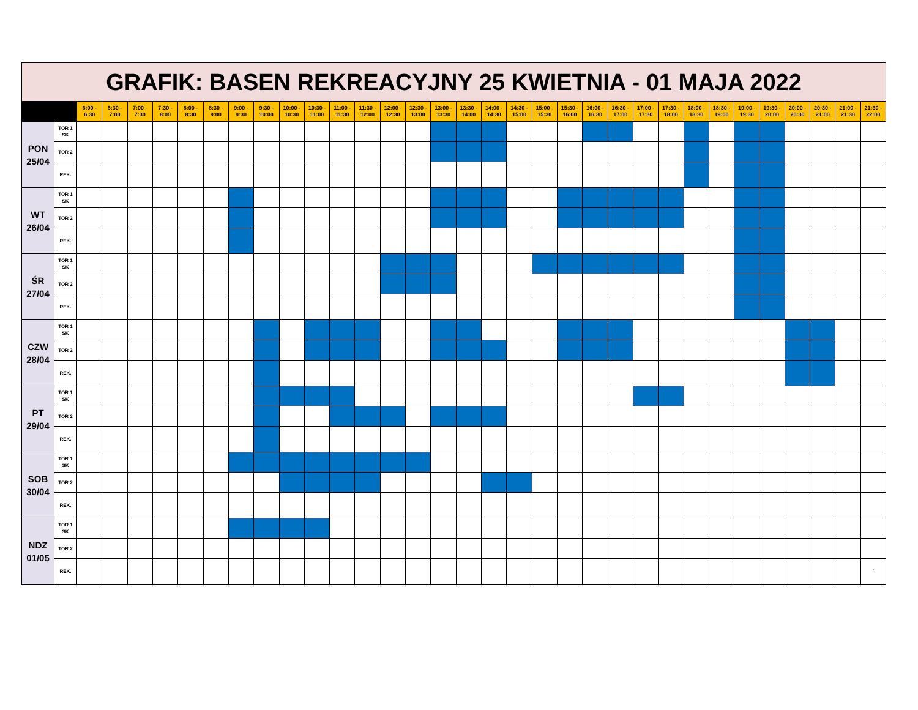GRAFIK: BASEN REKREACYJNY 25 KWIETNIA - 01 MAJA 2022
| | | 6:00 - 6:30 | 6:30 - 7:00 | 7:00 - 7:30 | 7:30 - 8:00 | 8:00 - 8:30 | 8:30 - 9:00 | 9:00 - 9:30 | 9:30 - 10:00 | 10:00 - 10:30 | 10:30 - 11:00 | 11:00 - 11:30 | 11:30 - 12:00 | 12:00 - 12:30 | 12:30 - 13:00 | 13:00 - 13:30 | 13:30 - 14:00 | 14:00 - 14:30 | 14:30 - 15:00 | 15:00 - 15:30 | 15:30 - 16:00 | 16:00 - 16:30 | 16:30 - 17:00 | 17:00 - 17:30 | 17:30 - 18:00 | 18:00 - 18:30 | 18:30 - 19:00 | 19:00 - 19:30 | 19:30 - 20:00 | 20:00 - 20:30 | 20:30 - 21:00 | 21:00 - 21:30 | 21:30 - 22:00 |
| --- | --- | --- | --- | --- | --- | --- | --- | --- | --- | --- | --- | --- | --- | --- | --- | --- | --- | --- | --- | --- | --- | --- | --- | --- | --- | --- | --- | --- | --- | --- | --- | --- | --- |
| PON 25/04 | TOR 1 SK | | | | | | | | | | | | | | | | | | | | | | | | | | | | | | | | |
| | TOR 2 | | | | | | | | | | | | | | | | | | | | | | | | | | | | | | | | |
| | REK. | | | | | | | | | | | | | | | | | | | | | | | | | | | | | | | | |
| WT 26/04 | TOR 1 SK | | | | | | | | | | | | | | | | | | | | | | | | | | | | | | | | |
| | TOR 2 | | | | | | | | | | | | | | | | | | | | | | | | | | | | | | | | |
| | REK. | | | | | | | | | | | | | | | | | | | | | | | | | | | | | | | | |
| ŚR 27/04 | TOR 1 SK | | | | | | | | | | | | | | | | | | | | | | | | | | | | | | | | |
| | TOR 2 | | | | | | | | | | | | | | | | | | | | | | | | | | | | | | | | |
| | REK. | | | | | | | | | | | | | | | | | | | | | | | | | | | | | | | | |
| CZW 28/04 | TOR 1 SK | | | | | | | | | | | | | | | | | | | | | | | | | | | | | | | | |
| | TOR 2 | | | | | | | | | | | | | | | | | | | | | | | | | | | | | | | | |
| | REK. | | | | | | | | | | | | | | | | | | | | | | | | | | | | | | | | |
| PT 29/04 | TOR 1 SK | | | | | | | | | | | | | | | | | | | | | | | | | | | | | | | | |
| | TOR 2 | | | | | | | | | | | | | | | | | | | | | | | | | | | | | | | | |
| | REK. | | | | | | | | | | | | | | | | | | | | | | | | | | | | | | | | |
| SOB 30/04 | TOR 1 SK | | | | | | | | | | | | | | | | | | | | | | | | | | | | | | | | |
| | TOR 2 | | | | | | | | | | | | | | | | | | | | | | | | | | | | | | | | |
| | REK. | | | | | | | | | | | | | | | | | | | | | | | | | | | | | | | | |
| NDZ 01/05 | TOR 1 SK | | | | | | | | | | | | | | | | | | | | | | | | | | | | | | | | |
| | TOR 2 | | | | | | | | | | | | | | | | | | | | | | | | | | | | | | | | |
| | REK. | | | | | | | | | | | | | | | | | | | | | | | | | | | | | | | | ` |